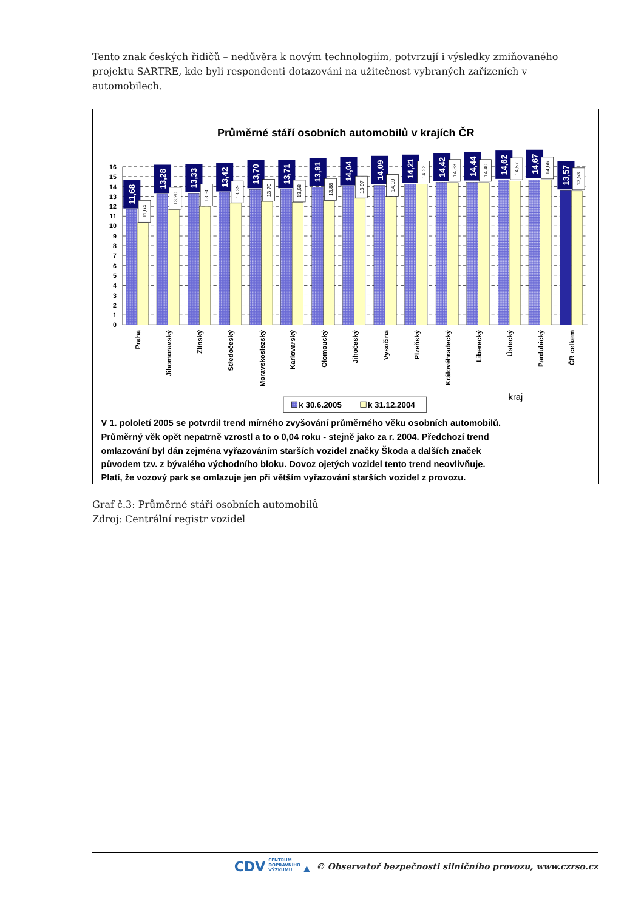Tento znak českých řidičů – nedůvěra k novým technologiím, potvrzují i výsledky zmiňovaného projektu SARTRE, kde byli respondenti dotazováni na užitečnost vybraných zařízeních v automobilech.
Průměrné stáří osobních automobilů v krajích ČR
16
15
14
13
12
11
10
9
8
7
6
5
4
3
2
0
1
11,68
13,28
13,33
13,42
13,70
13,71
13,91
14,04
14,09
14,21
14,42
14,44
14,62
14,67
13,57
11,64
13,20
13,30
13,39
13,70
13,68
13,88
13,97
14,10
14,22
14,38
14,40
14,57
14,66
13,53
Praha
Jihomoravský
Zlínský
Středočeský
Moravskoslezský
Karlovarský
Olomoucký
Jihočeský
Vysočina
Plzeňský
Královéhradecký
Liberecký
Ústecký
Pardubický
ČR celkem
kraj
k 30.6.2005
k 31.12.2004
V 1. pololetí 2005 se potvrdil trend mírného zvyšování průměrného věku osobních automobilů.
Průměrný věk opět nepatrně vzrostl a to o 0,04 roku - stejně jako za r. 2004. Předchozí trend
omlazování byl dán zejména vyřazováním starších vozidel značky Škoda a dalších značek
původem tzv. z bývalého východního bloku. Dovoz ojetých vozidel tento trend neovlivňuje.
Platí, že vozový park se omlazuje jen při větším vyřazování starších vozidel z provozu.
Graf č.3: Průměrné stáří osobních automobilů
Zdroj: Centrální registr vozidel
CDV CENTRUM
DOPRAVNÍHO
VÝZKUMU ▲ © Observatoř bezpečnosti silničního provozu, www.czrso.cz